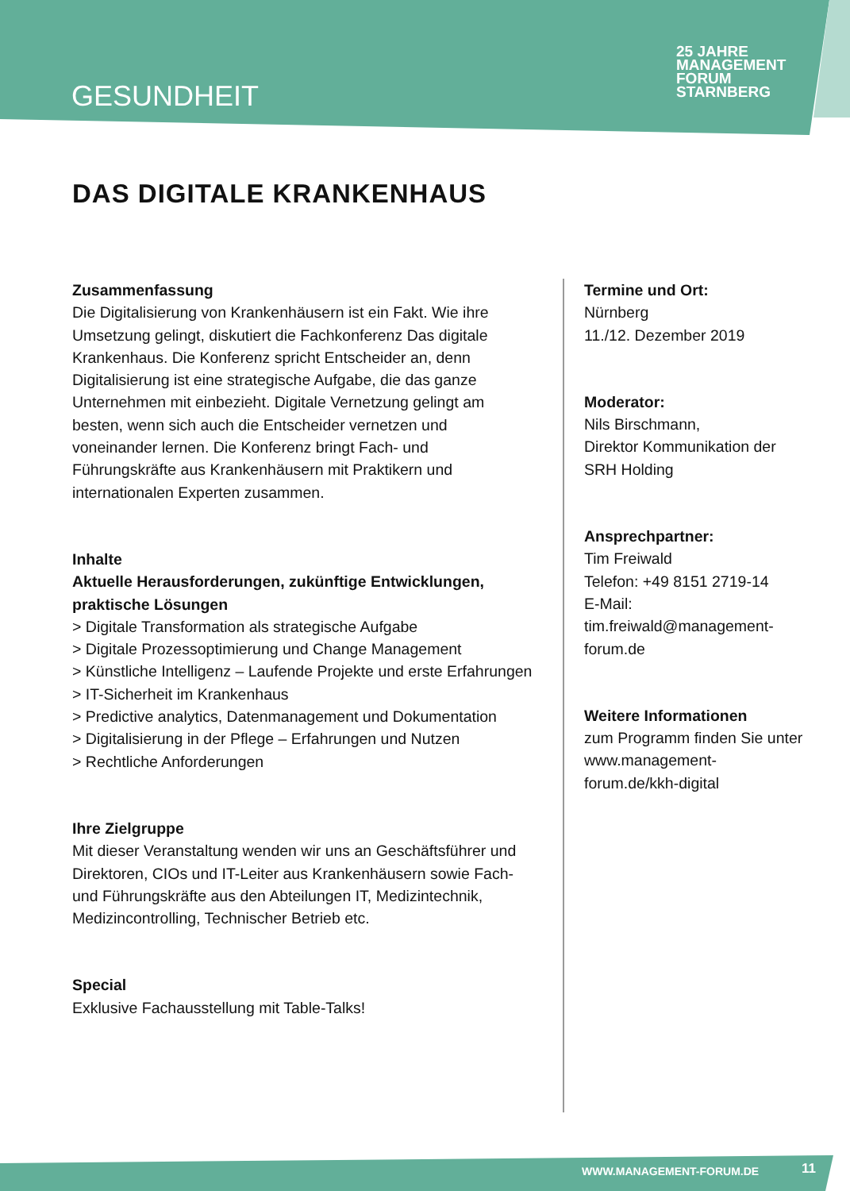GESUNDHEIT
25 JAHRE MANAGEMENT
FORUM
STARNBERG
DAS DIGITALE KRANKENHAUS
Zusammenfassung
Die Digitalisierung von Krankenhäusern ist ein Fakt. Wie ihre Umsetzung gelingt, diskutiert die Fachkonferenz Das digitale Krankenhaus. Die Konferenz spricht Entscheider an, denn Digitalisierung ist eine strategische Aufgabe, die das ganze Unternehmen mit einbezieht. Digitale Vernetzung gelingt am besten, wenn sich auch die Entscheider vernetzen und voneinander lernen. Die Konferenz bringt Fach- und Führungskräfte aus Krankenhäusern mit Praktikern und internationalen Experten zusammen.
Inhalte
Aktuelle Herausforderungen, zukünftige Entwicklungen, praktische Lösungen
> Digitale Transformation als strategische Aufgabe
> Digitale Prozessoptimierung und Change Management
> Künstliche Intelligenz – Laufende Projekte und erste Erfahrungen
> IT-Sicherheit im Krankenhaus
> Predictive analytics, Datenmanagement und Dokumentation
> Digitalisierung in der Pflege – Erfahrungen und Nutzen
> Rechtliche Anforderungen
Ihre Zielgruppe
Mit dieser Veranstaltung wenden wir uns an Geschäftsführer und Direktoren, CIOs und IT-Leiter aus Krankenhäusern sowie Fach- und Führungskräfte aus den Abteilungen IT, Medizintechnik, Medizincontrolling, Technischer Betrieb etc.
Special
Exklusive Fachausstellung mit Table-Talks!
Termine und Ort:
Nürnberg
11./12. Dezember 2019
Moderator:
Nils Birschmann,
Direktor Kommunikation der SRH Holding
Ansprechpartner:
Tim Freiwald
Telefon: +49 8151 2719-14
E-Mail: tim.freiwald@management-forum.de
Weitere Informationen
zum Programm finden Sie unter www.management-forum.de/kkh-digital
WWW.MANAGEMENT-FORUM.DE 11